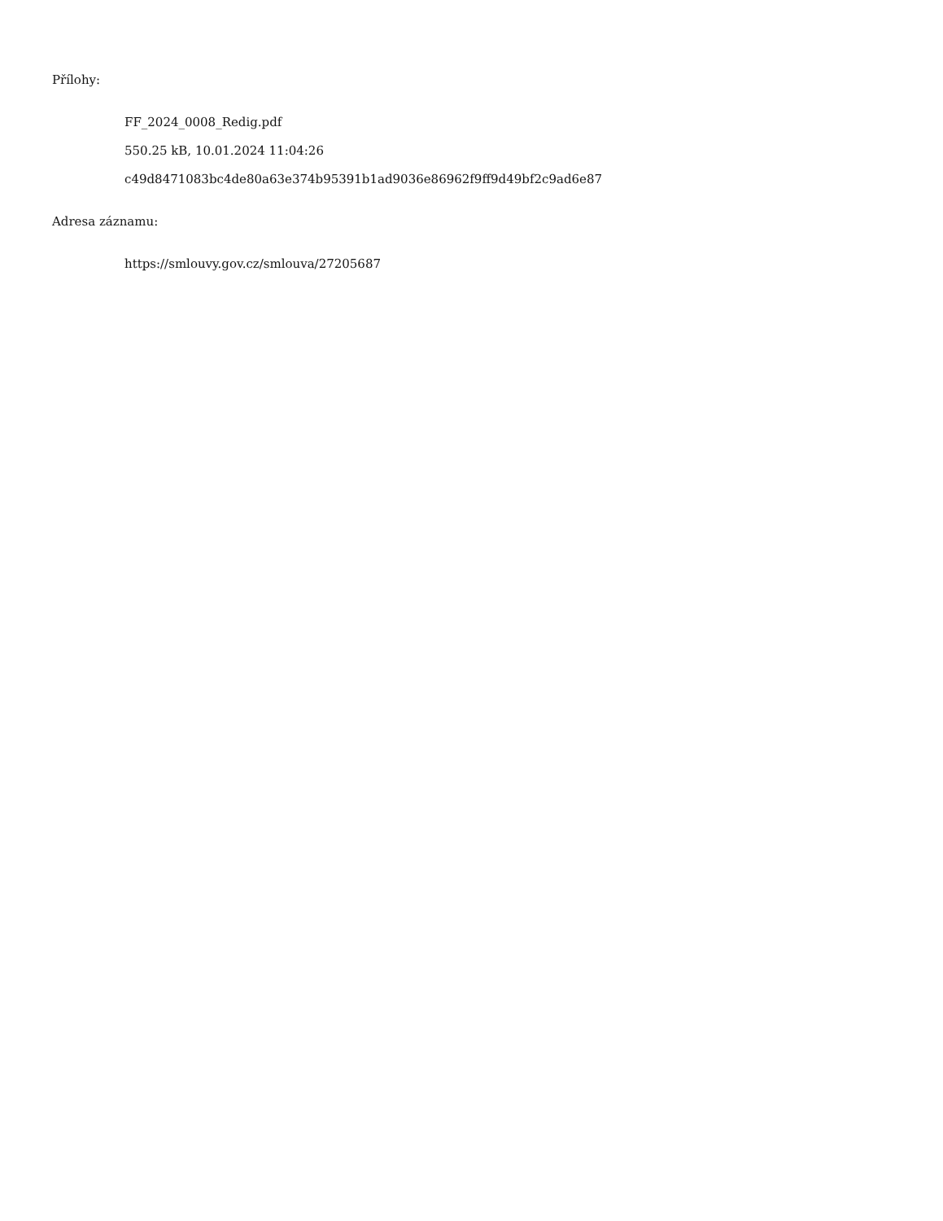Přílohy:
FF_2024_0008_Redig.pdf
550.25 kB, 10.01.2024 11:04:26
c49d8471083bc4de80a63e374b95391b1ad9036e86962f9ff9d49bf2c9ad6e87
Adresa záznamu:
https://smlouvy.gov.cz/smlouva/27205687